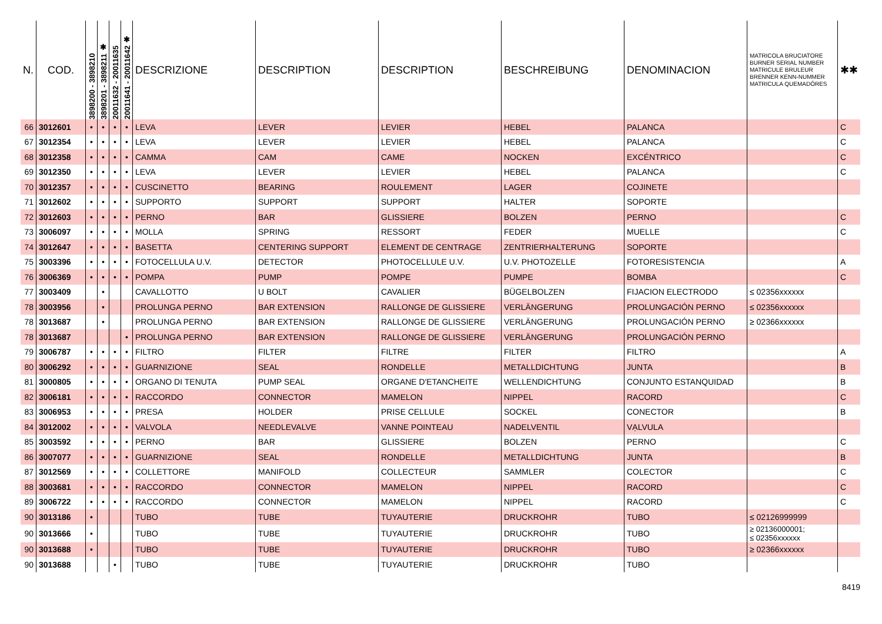| N. | COD. | 3898200 - 3898210 | 3898201 - 3898211 ✱ | 20011632 - 20011635 | 20011641 - 20011642 ✱ | DESCRIZIONE | DESCRIPTION | DESCRIPTION | BESCHREIBUNG | DENOMINACION | MATRICOLA BRUCIATORE BURNER SERIAL NUMBER MATRICULE BRULEUR BRENNER KENN-NUMMER MATRICULA QUEMADÓRES | ✱✱ |
| --- | --- | --- | --- | --- | --- | --- | --- | --- | --- | --- | --- | --- |
| 66 | 3012601 | • | • | • | • | LEVA | LEVER | LEVIER | HEBEL | PALANCA | | C |
| 67 | 3012354 | • | • | • | • | LEVA | LEVER | LEVIER | HEBEL | PALANCA | | C |
| 68 | 3012358 | • | • | • | • | CAMMA | CAM | CAME | NOCKEN | EXCÉNTRICO | | C |
| 69 | 3012350 | • | • | • | • | LEVA | LEVER | LEVIER | HEBEL | PALANCA | | C |
| 70 | 3012357 | • | • | • | • | CUSCINETTO | BEARING | ROULEMENT | LAGER | COJINETE | | |
| 71 | 3012602 | • | • | • | • | SUPPORTO | SUPPORT | SUPPORT | HALTER | SOPORTE | | |
| 72 | 3012603 | • | • | • | • | PERNO | BAR | GLISSIERE | BOLZEN | PERNO | | C |
| 73 | 3006097 | • | • | • | • | MOLLA | SPRING | RESSORT | FEDER | MUELLE | | C |
| 74 | 3012647 | • | • | • | • | BASETTA | CENTERING SUPPORT | ELEMENT DE CENTRAGE | ZENTRIERHALTERUNG | SOPORTE | | |
| 75 | 3003396 | • | • | • | • | FOTOCELLULA U.V. | DETECTOR | PHOTOCELLULE U.V. | U.V. PHOTOZELLE | FOTORESISTENCIA | | A |
| 76 | 3006369 | • | • | • | • | POMPA | PUMP | POMPE | PUMPE | BOMBA | | C |
| 77 | 3003409 | | • | | | CAVALLOTTO | U BOLT | CAVALIER | BÜGELBOLZEN | FIJACION ELECTRODO | ≤ 02356xxxxxx | |
| 78 | 3003956 | | • | | | PROLUNGA PERNO | BAR EXTENSION | RALLONGE DE GLISSIERE | VERLÄNGERUNG | PROLUNGACIÓN PERNO | ≤ 02356xxxxxx | |
| 78 | 3013687 | | • | | | PROLUNGA PERNO | BAR EXTENSION | RALLONGE DE GLISSIERE | VERLÄNGERUNG | PROLUNGACIÓN PERNO | ≥ 02366xxxxxx | |
| 78 | 3013687 | | | | • | PROLUNGA PERNO | BAR EXTENSION | RALLONGE DE GLISSIERE | VERLÄNGERUNG | PROLUNGACIÓN PERNO | | |
| 79 | 3006787 | • | • | • | • | FILTRO | FILTER | FILTRE | FILTER | FILTRO | | A |
| 80 | 3006292 | • | • | • | • | GUARNIZIONE | SEAL | RONDELLE | METALLDICHTUNG | JUNTA | | B |
| 81 | 3000805 | • | • | • | • | ORGANO DI TENUTA | PUMP SEAL | ORGANE D'ETANCHEITE | WELLENDICHTUNG | CONJUNTO ESTANQUIDAD | | B |
| 82 | 3006181 | • | • | • | • | RACCORDO | CONNECTOR | MAMELON | NIPPEL | RACORD | | C |
| 83 | 3006953 | • | • | • | • | PRESA | HOLDER | PRISE CELLULE | SOCKEL | CONECTOR | | B |
| 84 | 3012002 | • | • | • | • | VALVOLA | NEEDLEVALVE | VANNE POINTEAU | NADELVENTIL | VẠLVULA | | |
| 85 | 3003592 | • | • | • | • | PERNO | BAR | GLISSIERE | BOLZEN | PERNO | | C |
| 86 | 3007077 | • | • | • | • | GUARNIZIONE | SEAL | RONDELLE | METALLDICHTUNG | JUNTA | | B |
| 87 | 3012569 | • | • | • | • | COLLETTORE | MANIFOLD | COLLECTEUR | SAMMLER | COLECTOR | | C |
| 88 | 3003681 | • | • | • | • | RACCORDO | CONNECTOR | MAMELON | NIPPEL | RACORD | | C |
| 89 | 3006722 | • | • | • | • | RACCORDO | CONNECTOR | MAMELON | NIPPEL | RACORD | | C |
| 90 | 3013186 | • | | | | TUBO | TUBE | TUYAUTERIE | DRUCKROHR | TUBO | ≤ 02126999999 | |
| 90 | 3013666 | • | | | | TUBO | TUBE | TUYAUTERIE | DRUCKROHR | TUBO | ≥ 02136000001; ≤ 02356xxxxxx | |
| 90 | 3013688 | • | | | | TUBO | TUBE | TUYAUTERIE | DRUCKROHR | TUBO | ≥ 02366xxxxxx | |
| 90 | 3013688 | | | • | | TUBO | TUBE | TUYAUTERIE | DRUCKROHR | TUBO | | |
8419